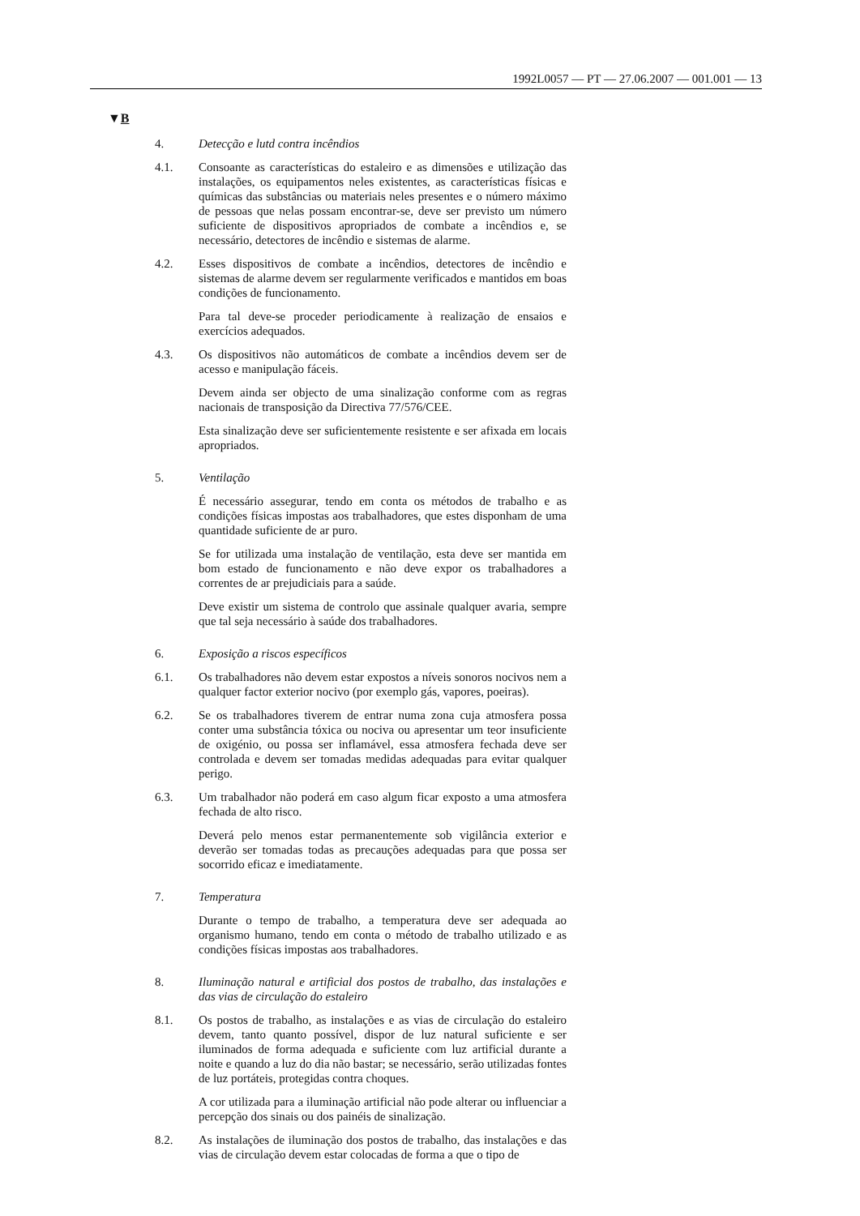1992L0057 — PT — 27.06.2007 — 001.001 — 13
▼B
4. Detecção e lutd contra incêndios
4.1. Consoante as características do estaleiro e as dimensões e utilização das instalações, os equipamentos neles existentes, as características físicas e químicas das substâncias ou materiais neles presentes e o número máximo de pessoas que nelas possam encontrar-se, deve ser previsto um número suficiente de dispositivos apropriados de combate a incêndios e, se necessário, detectores de incêndio e sistemas de alarme.
4.2. Esses dispositivos de combate a incêndios, detectores de incêndio e sistemas de alarme devem ser regularmente verificados e mantidos em boas condições de funcionamento.
Para tal deve-se proceder periodicamente à realização de ensaios e exercícios adequados.
4.3. Os dispositivos não automáticos de combate a incêndios devem ser de acesso e manipulação fáceis.
Devem ainda ser objecto de uma sinalização conforme com as regras nacionais de transposição da Directiva 77/576/CEE.
Esta sinalização deve ser suficientemente resistente e ser afixada em locais apropriados.
5. Ventilação
É necessário assegurar, tendo em conta os métodos de trabalho e as condições físicas impostas aos trabalhadores, que estes disponham de uma quantidade suficiente de ar puro.
Se for utilizada uma instalação de ventilação, esta deve ser mantida em bom estado de funcionamento e não deve expor os trabalhadores a correntes de ar prejudiciais para a saúde.
Deve existir um sistema de controlo que assinale qualquer avaria, sempre que tal seja necessário à saúde dos trabalhadores.
6. Exposição a riscos específicos
6.1. Os trabalhadores não devem estar expostos a níveis sonoros nocivos nem a qualquer factor exterior nocivo (por exemplo gás, vapores, poeiras).
6.2. Se os trabalhadores tiverem de entrar numa zona cuja atmosfera possa conter uma substância tóxica ou nociva ou apresentar um teor insuficiente de oxigénio, ou possa ser inflamável, essa atmosfera fechada deve ser controlada e devem ser tomadas medidas adequadas para evitar qualquer perigo.
6.3. Um trabalhador não poderá em caso algum ficar exposto a uma atmosfera fechada de alto risco.
Deverá pelo menos estar permanentemente sob vigilância exterior e deverão ser tomadas todas as precauções adequadas para que possa ser socorrido eficaz e imediatamente.
7. Temperatura
Durante o tempo de trabalho, a temperatura deve ser adequada ao organismo humano, tendo em conta o método de trabalho utilizado e as condições físicas impostas aos trabalhadores.
8. Iluminação natural e artificial dos postos de trabalho, das instalações e das vias de circulação do estaleiro
8.1. Os postos de trabalho, as instalações e as vias de circulação do estaleiro devem, tanto quanto possível, dispor de luz natural suficiente e ser iluminados de forma adequada e suficiente com luz artificial durante a noite e quando a luz do dia não bastar; se necessário, serão utilizadas fontes de luz portáteis, protegidas contra choques.
A cor utilizada para a iluminação artificial não pode alterar ou influenciar a percepção dos sinais ou dos painéis de sinalização.
8.2. As instalações de iluminação dos postos de trabalho, das instalações e das vias de circulação devem estar colocadas de forma a que o tipo de